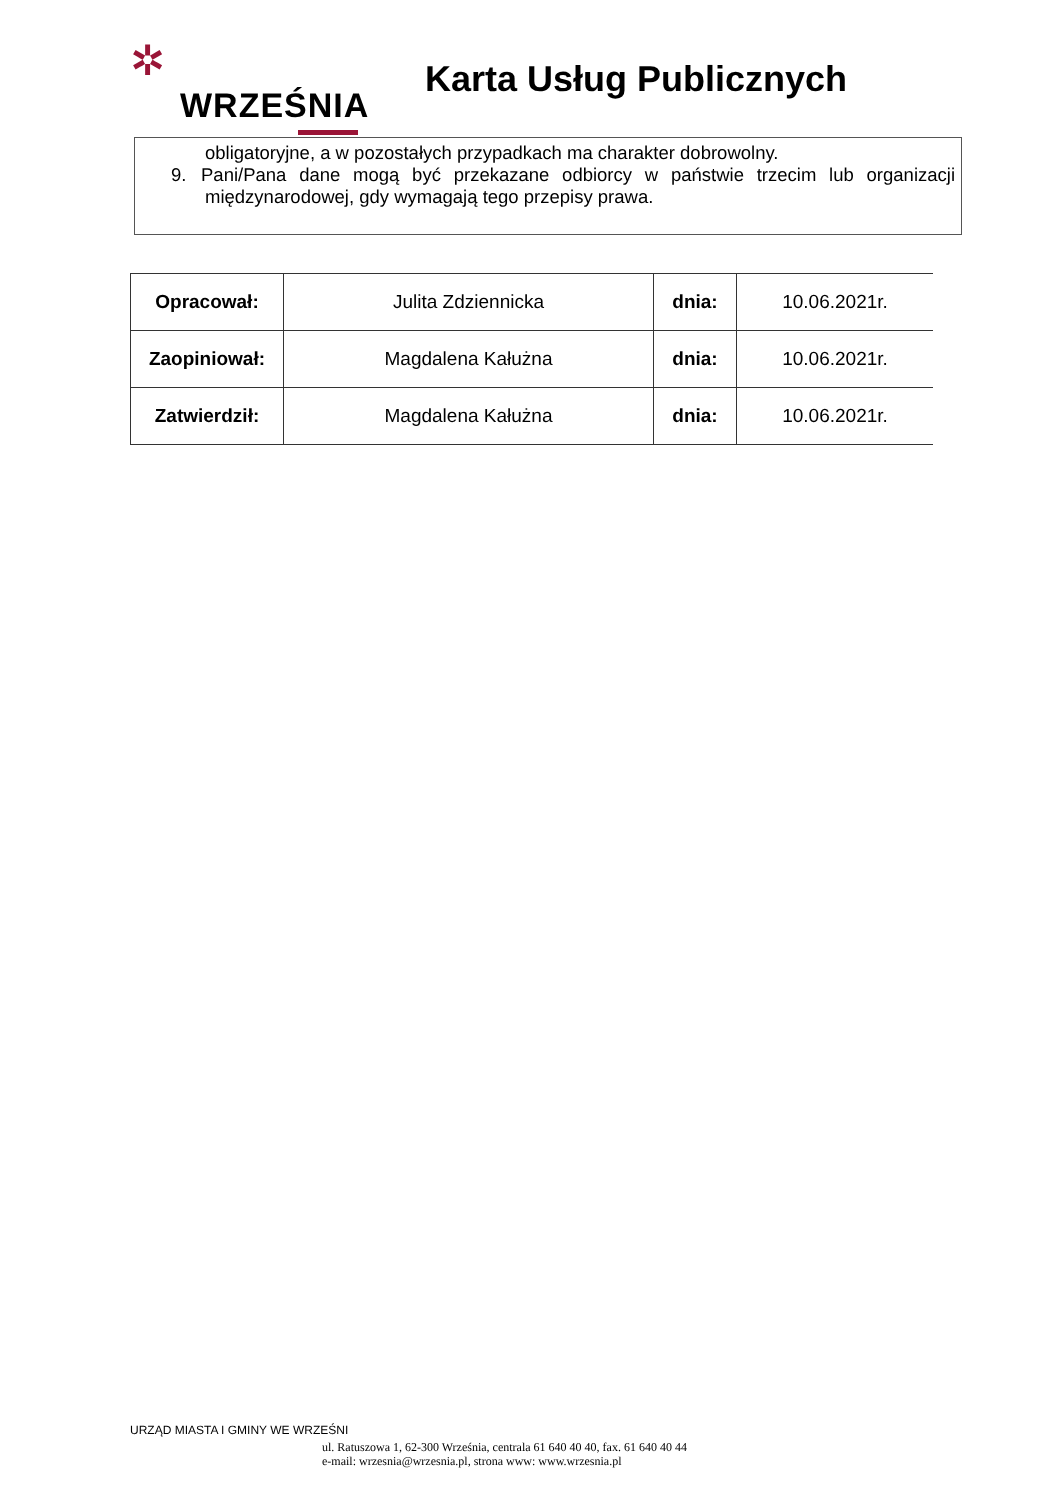✲
WRZEŚNIA
Karta Usług Publicznych
obligatoryjne, a w pozostałych przypadkach ma charakter dobrowolny.
9. Pani/Pana dane mogą być przekazane odbiorcy w państwie trzecim lub organizacji międzynarodowej, gdy wymagają tego przepisy prawa.
| Opracował: | Julita Zdziennicka | dnia: | 10.06.2021r. |
| Zaopiniował: | Magdalena Kałużna | dnia: | 10.06.2021r. |
| Zatwierdził: | Magdalena Kałużna | dnia: | 10.06.2021r. |
URZĄD MIASTA I GMINY WE WRZEŚNI
ul. Ratuszowa 1, 62-300 Września, centrala 61 640 40 40, fax. 61 640 40 44
e-mail: wrzesnia@wrzesnia.pl, strona www: www.wrzesnia.pl